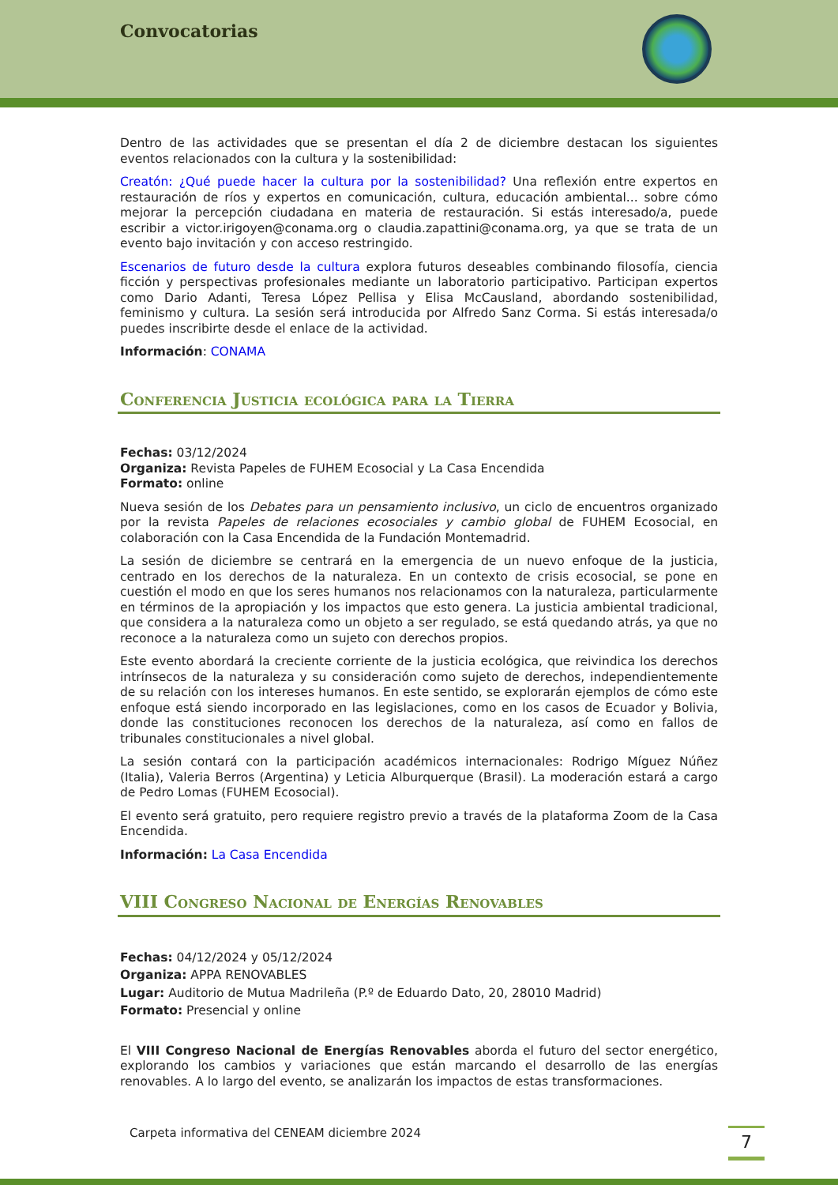Convocatorias
Dentro de las actividades que se presentan el día 2 de diciembre destacan los siguientes eventos relacionados con la cultura y la sostenibilidad:
Creatón: ¿Qué puede hacer la cultura por la sostenibilidad? Una reflexión entre expertos en restauración de ríos y expertos en comunicación, cultura, educación ambiental... sobre cómo mejorar la percepción ciudadana en materia de restauración. Si estás interesado/a, puede escribir a victor.irigoyen@conama.org o claudia.zapattini@conama.org, ya que se trata de un evento bajo invitación y con acceso restringido.
Escenarios de futuro desde la cultura explora futuros deseables combinando filosofía, ciencia ficción y perspectivas profesionales mediante un laboratorio participativo. Participan expertos como Dario Adanti, Teresa López Pellisa y Elisa McCausland, abordando sostenibilidad, feminismo y cultura. La sesión será introducida por Alfredo Sanz Corma. Si estás interesada/o puedes inscribirte desde el enlace de la actividad.
Información: CONAMA
Conferencia Justicia ecológica para la Tierra
Fechas: 03/12/2024
Organiza: Revista Papeles de FUHEM Ecosocial y La Casa Encendida
Formato: online
Nueva sesión de los Debates para un pensamiento inclusivo, un ciclo de encuentros organizado por la revista Papeles de relaciones ecosociales y cambio global de FUHEM Ecosocial, en colaboración con la Casa Encendida de la Fundación Montemadrid.
La sesión de diciembre se centrará en la emergencia de un nuevo enfoque de la justicia, centrado en los derechos de la naturaleza. En un contexto de crisis ecosocial, se pone en cuestión el modo en que los seres humanos nos relacionamos con la naturaleza, particularmente en términos de la apropiación y los impactos que esto genera. La justicia ambiental tradicional, que considera a la naturaleza como un objeto a ser regulado, se está quedando atrás, ya que no reconoce a la naturaleza como un sujeto con derechos propios.
Este evento abordará la creciente corriente de la justicia ecológica, que reivindica los derechos intrínsecos de la naturaleza y su consideración como sujeto de derechos, independientemente de su relación con los intereses humanos. En este sentido, se explorarán ejemplos de cómo este enfoque está siendo incorporado en las legislaciones, como en los casos de Ecuador y Bolivia, donde las constituciones reconocen los derechos de la naturaleza, así como en fallos de tribunales constitucionales a nivel global.
La sesión contará con la participación académicos internacionales: Rodrigo Míguez Núñez (Italia), Valeria Berros (Argentina) y Leticia Alburquerque (Brasil). La moderación estará a cargo de Pedro Lomas (FUHEM Ecosocial).
El evento será gratuito, pero requiere registro previo a través de la plataforma Zoom de la Casa Encendida.
Información: La Casa Encendida
VIII Congreso Nacional de Energías Renovables
Fechas: 04/12/2024 y 05/12/2024
Organiza: APPA RENOVABLES
Lugar: Auditorio de Mutua Madrileña (P.º de Eduardo Dato, 20, 28010 Madrid)
Formato: Presencial y online
El VIII Congreso Nacional de Energías Renovables aborda el futuro del sector energético, explorando los cambios y variaciones que están marcando el desarrollo de las energías renovables. A lo largo del evento, se analizarán los impactos de estas transformaciones.
Carpeta informativa del CENEAM diciembre 2024
7